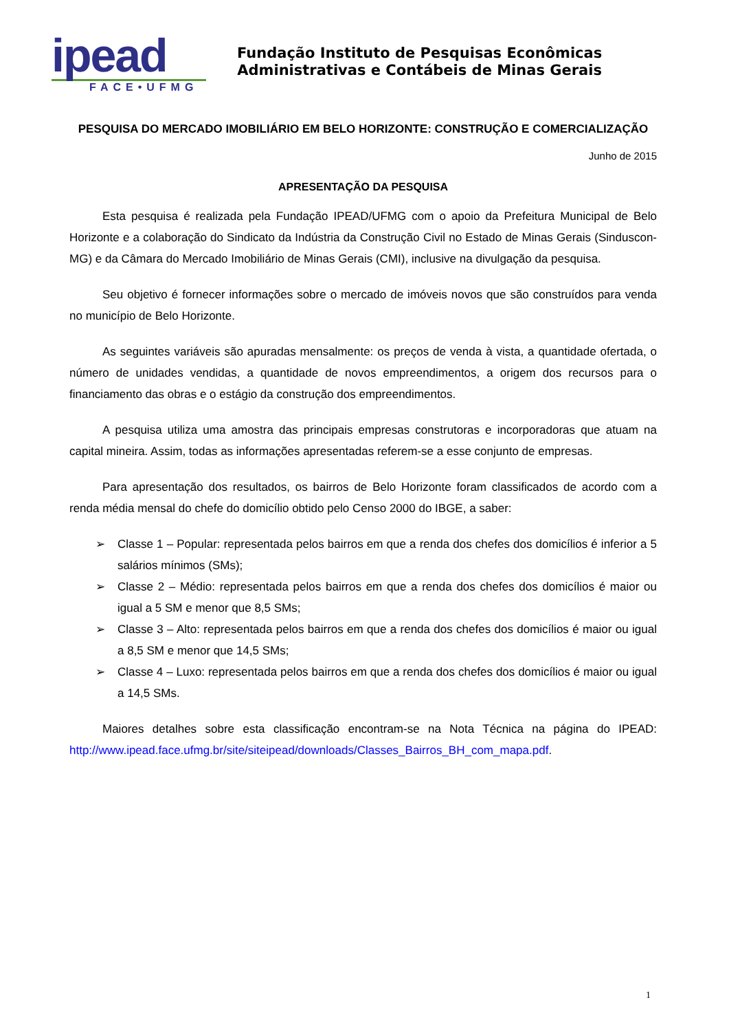ipead
FACE•UFMG
Fundação Instituto de Pesquisas Econômicas
Administrativas e Contábeis de Minas Gerais
PESQUISA DO MERCADO IMOBILIÁRIO EM BELO HORIZONTE: CONSTRUÇÃO E COMERCIALIZAÇÃO
Junho de 2015
APRESENTAÇÃO DA PESQUISA
Esta pesquisa é realizada pela Fundação IPEAD/UFMG com o apoio da Prefeitura Municipal de Belo Horizonte e a colaboração do Sindicato da Indústria da Construção Civil no Estado de Minas Gerais (Sinduscon-MG) e da Câmara do Mercado Imobiliário de Minas Gerais (CMI), inclusive na divulgação da pesquisa.
Seu objetivo é fornecer informações sobre o mercado de imóveis novos que são construídos para venda no município de Belo Horizonte.
As seguintes variáveis são apuradas mensalmente: os preços de venda à vista, a quantidade ofertada, o número de unidades vendidas, a quantidade de novos empreendimentos, a origem dos recursos para o financiamento das obras e o estágio da construção dos empreendimentos.
A pesquisa utiliza uma amostra das principais empresas construtoras e incorporadoras que atuam na capital mineira. Assim, todas as informações apresentadas referem-se a esse conjunto de empresas.
Para apresentação dos resultados, os bairros de Belo Horizonte foram classificados de acordo com a renda média mensal do chefe do domicílio obtido pelo Censo 2000 do IBGE, a saber:
➢ Classe 1 – Popular: representada pelos bairros em que a renda dos chefes dos domicílios é inferior a 5 salários mínimos (SMs);
➢ Classe 2 – Médio: representada pelos bairros em que a renda dos chefes dos domicílios é maior ou igual a 5 SM e menor que 8,5 SMs;
➢ Classe 3 – Alto: representada pelos bairros em que a renda dos chefes dos domicílios é maior ou igual a 8,5 SM e menor que 14,5 SMs;
➢ Classe 4 – Luxo: representada pelos bairros em que a renda dos chefes dos domicílios é maior ou igual a 14,5 SMs.
Maiores detalhes sobre esta classificação encontram-se na Nota Técnica na página do IPEAD: http://www.ipead.face.ufmg.br/site/siteipead/downloads/Classes_Bairros_BH_com_mapa.pdf.
1